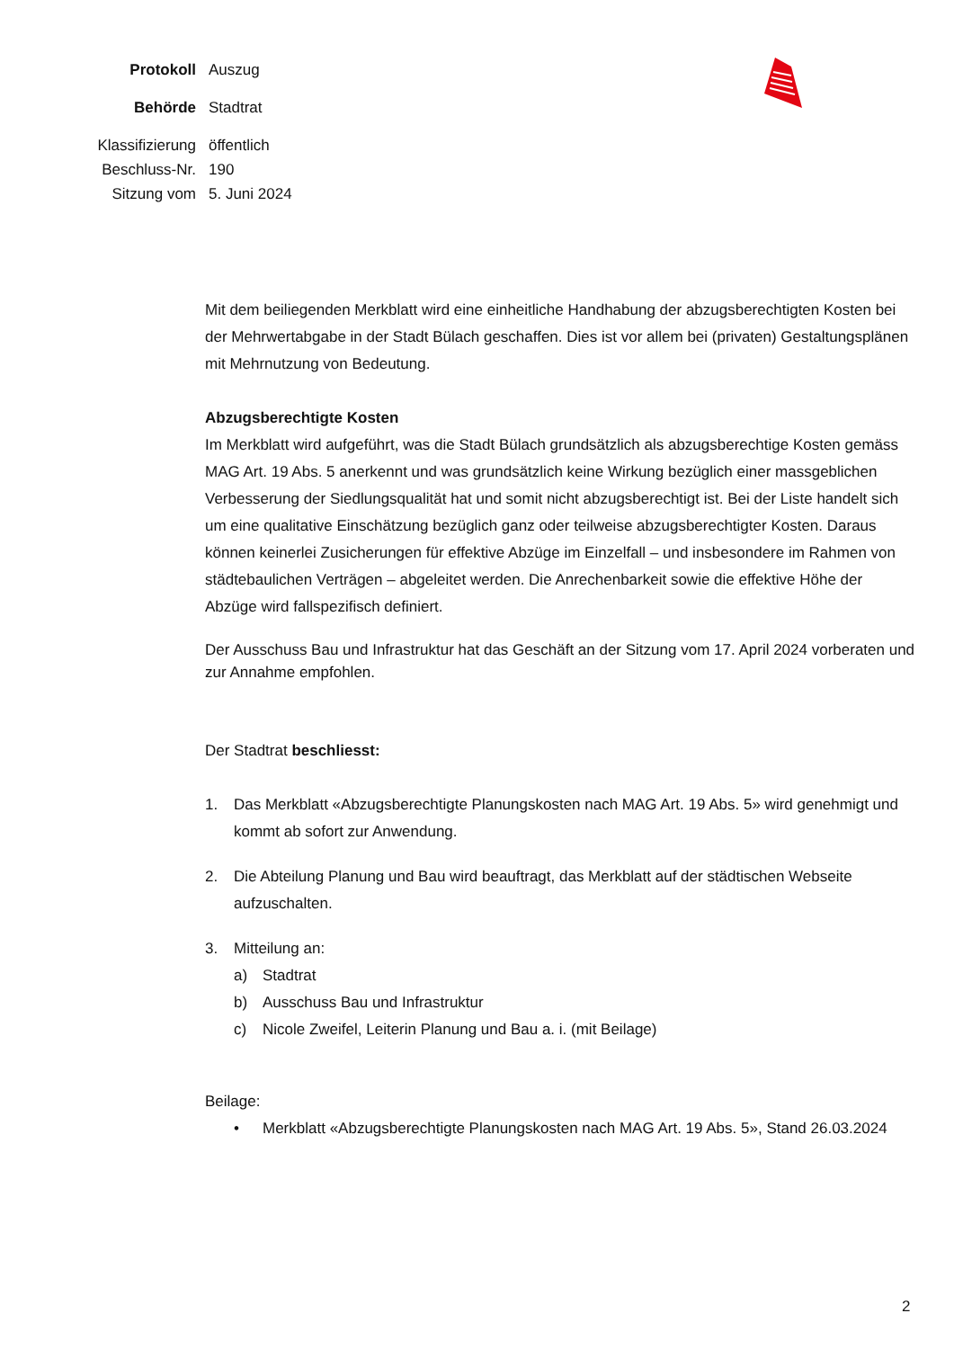Protokoll Auszug
Behörde Stadtrat
Klassifizierung
öffentlich
Beschluss-Nr.
190
Sitzung vom 5. Juni 2024
Mit dem beiliegenden Merkblatt wird eine einheitliche Handhabung der abzugsberechtigten Kosten bei der Mehrwertabgabe in der Stadt Bülach geschaffen. Dies ist vor allem bei (privaten) Gestaltungsplänen mit Mehrnutzung von Bedeutung.
Abzugsberechtigte Kosten
Im Merkblatt wird aufgeführt, was die Stadt Bülach grundsätzlich als abzugsberechtige Kosten gemäss MAG Art. 19 Abs. 5 anerkennt und was grundsätzlich keine Wirkung bezüglich einer massgeblichen Verbesserung der Siedlungsqualität hat und somit nicht abzugsberechtigt ist. Bei der Liste handelt sich um eine qualitative Einschätzung bezüglich ganz oder teilweise abzugsberechtigter Kosten. Daraus können keinerlei Zusicherungen für effektive Abzüge im Einzelfall – und insbesondere im Rahmen von städtebaulichen Verträgen – abgeleitet werden. Die Anrechenbarkeit sowie die effektive Höhe der Abzüge wird fallspezifisch definiert.
Der Ausschuss Bau und Infrastruktur hat das Geschäft an der Sitzung vom 17. April 2024 vorberaten und zur Annahme empfohlen.
Der Stadtrat beschliesst:
1. Das Merkblatt «Abzugsberechtigte Planungskosten nach MAG Art. 19 Abs. 5» wird genehmigt und kommt ab sofort zur Anwendung.
2. Die Abteilung Planung und Bau wird beauftragt, das Merkblatt auf der städtischen Webseite aufzuschalten.
3. Mitteilung an:
a) Stadtrat
b) Ausschuss Bau und Infrastruktur
c) Nicole Zweifel, Leiterin Planung und Bau a. i. (mit Beilage)
Beilage:
• Merkblatt «Abzugsberechtigte Planungskosten nach MAG Art. 19 Abs. 5», Stand 26.03.2024
2